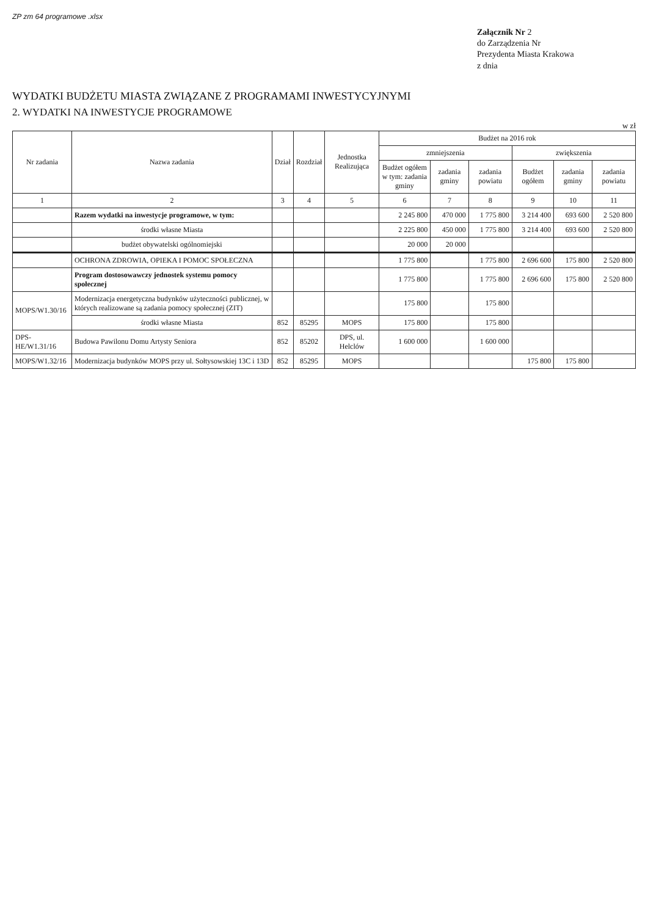ZP zm 64 programowe .xlsx
Załącznik Nr 2
do Zarządzenia Nr
Prezydenta Miasta Krakowa
z dnia
WYDATKI BUDŻETU MIASTA ZWIĄZANE Z PROGRAMAMI INWESTYCYJNYMI
2. WYDATKI NA INWESTYCJE PROGRAMOWE
w zł
| Nr zadania | Nazwa zadania | Dział | Rozdział | Jednostka Realizująca | Budżet na 2016 rok | | | | | |
| --- | --- | --- | --- | --- | --- | --- | --- | --- | --- | --- |
| | | | | | zmniejszenia | | | zwiększenia | | |
| | | | | | Budżet ogółem w tym: zadania gminy | zadania gminy | zadania powiatu | Budżet ogółem | zadania gminy | zadania powiatu |
| 1 | 2 | 3 | 4 | 5 | 6 | 7 | 8 | 9 | 10 | 11 |
| | Razem wydatki na inwestycje programowe, w tym: | | | | 2 245 800 | 470 000 | 1 775 800 | 3 214 400 | 693 600 | 2 520 800 |
| | środki własne Miasta | | | | 2 225 800 | 450 000 | 1 775 800 | 3 214 400 | 693 600 | 2 520 800 |
| | budżet obywatelski ogólnomiejski | | | | 20 000 | 20 000 | | | | |
| | OCHRONA ZDROWIA, OPIEKA I POMOC SPOŁECZNA | | | | 1 775 800 | | 1 775 800 | 2 696 600 | 175 800 | 2 520 800 |
| | Program dostosowawczy jednostek systemu pomocy społecznej | | | | 1 775 800 | | 1 775 800 | 2 696 600 | 175 800 | 2 520 800 |
| MOPS/W1.30/16 | Modernizacja energetyczna budynków użyteczności publicznej, w których realizowane są zadania pomocy społecznej (ZIT) | | | | 175 800 | | 175 800 | | | |
| | środki własne Miasta | 852 | 85295 | MOPS | 175 800 | | 175 800 | | | |
| DPS-HE/W1.31/16 | Budowa Pawilonu Domu Artysty Seniora | 852 | 85202 | DPS, ul. Helclów | 1 600 000 | | 1 600 000 | | | |
| MOPS/W1.32/16 | Modernizacja budynków MOPS przy ul. Sołtysowskiej 13C i 13D | 852 | 85295 | MOPS | | | | 175 800 | 175 800 | |